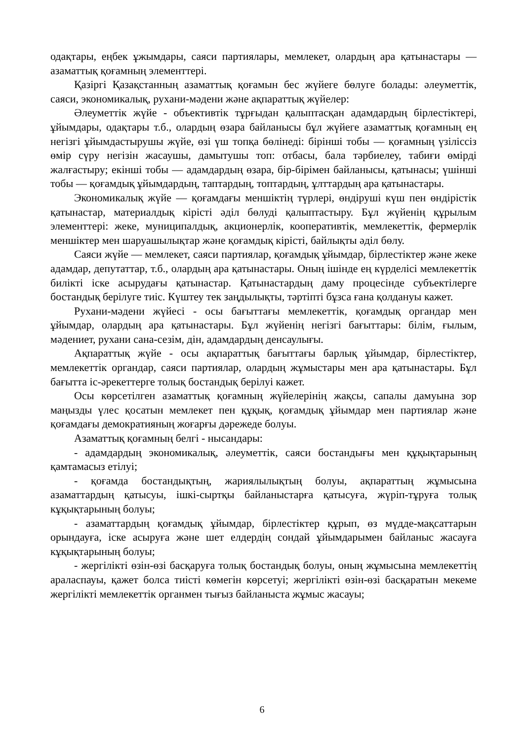одақтары, еңбек ұжымдары, саяси партиялары, мемлекет, олардың ара қатынастары — азаматтық қоғамның элементтері.
Қазіргі Қазақстанның азаматтық қоғамын бес жүйеге бөлуге болады: әлеуметтік, саяси, экономикалық, рухани-мәдени және ақпараттық жүйелер:
Әлеуметтік жүйе - объективтік тұрғыдан қалыптасқан адамдардың бірлестіктері, ұйымдары, одақтары т.б., олардың өзара байланысы бұл жүйеге азаматтық қоғамның ең негізгі ұйымдастырушы жүйе, өзі үш топқа бөлінеді: бірінші тобы — қоғамның үзіліссіз өмір сүру негізін жасаушы, дамытушы топ: отбасы, бала тәрбиелеу, табиғи өмірді жалғастыру; екінші тобы — адамдардың өзара, бір-бірімен байланысы, қатынасы; үшінші тобы — қоғамдық ұйымдардың, таптардың, топтардың, ұлттардың ара қатынастары.
Экономикалық жүйе — қоғамдағы меншіктің түрлері, өндіруші күш пен өндірістік қатынастар, материалдық кірісті әділ бөлуді қалыптастыру. Бұл жүйенің құрылым элементтері: жеке, муниципалдық, акционерлік, кооперативтік, мемлекеттік, фермерлік меншіктер мен шаруашылықтар және қоғамдық кірісті, байлықты әділ бөлу.
Саяси жүйе — мемлекет, саяси партиялар, қоғамдық ұйымдар, бірлестіктер және жеке адамдар, депутаттар, т.б., олардың ара қатынастары. Оның ішінде ең күрделісі мемлекеттік билікті іске асырудағы қатынастар. Қатынастардың даму процесінде субъектілерге бостандық берілуге тиіс. Күштеу тек заңдылықты, тәртіпті бұзса ғана қолдануы кажет.
Рухани-мәдени жүйесі - осы бағыттағы мемлекеттік, қоғамдық органдар мен ұйымдар, олардың ара қатынастары. Бұл жүйенің негізгі бағыттары: білім, ғылым, мәдениет, рухани сана-сезім, дін, адамдардың денсаулығы.
Ақпараттық жүйе - осы ақпараттық бағыттағы барлық ұйымдар, бірлестіктер, мемлекеттік органдар, саяси партиялар, олардың жұмыстары мен ара қатынастары. Бұл бағытта іс-әрекеттерге толық бостандық берілуі кажет.
Осы көрсетілген азаматтық қоғамның жүйелерінің жақсы, сапалы дамуына зор маңызды үлес қосатын мемлекет пен құқық, қоғамдық ұйымдар мен партиялар және қоғамдағы демократияның жоғарғы дәрежеде болуы.
Азаматтық қоғамның белгі - нысандары:
- адамдардың экономикалық, әлеуметтік, саяси бостандығы мен құқықтарының қамтамасыз етілуі;
- қоғамда бостандықтың, жариялылықтың болуы, ақпараттың жұмысына азаматтардың қатысуы, ішкі-сыртқы байланыстарға қатысуға, жүріп-тұруға толық кұқықтарының болуы;
- азаматтардың қоғамдық ұйымдар, бірлестіктер құрып, өз мүдде-мақсаттарын орындауға, іске асыруға және шет елдердің сондай ұйымдарымен байланыс жасауға кұқықтарының болуы;
- жергілікті өзін-өзі басқаруға толық бостандық болуы, оның жұмысына мемлекеттің араласпауы, қажет болса тиісті көмегін көрсетуі; жергілікті өзін-өзі басқаратын мекеме жергілікті мемлекеттік органмен тығыз байланыста жұмыс жасауы;
6